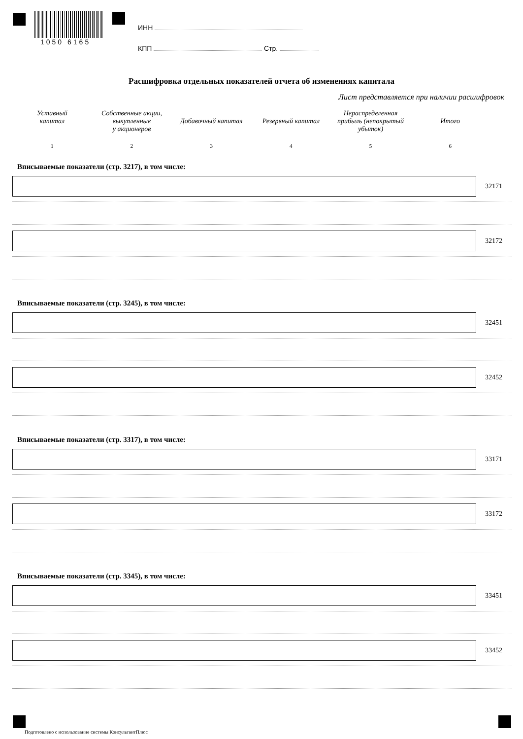1050 6165
ИНН
КПП Стр.
Расшифровка отдельных показателей отчета об изменениях капитала
Лист представляется при наличии расшифровок
Уставный
капитал
Собственные акции,
выкупленные
у акционеров
Добавочный капитал
Резервный капитал Нераспределенная
прибыль (непокрытый
убыток)
Итого
1 2 3 4 5 6
Вписываемые показатели (стр. 3217), в том числе:
32171
32172
Вписываемые показатели (стр. 3245), в том числе:
32451
32452
Вписываемые показатели (стр. 3317), в том числе:
33171
33172
Вписываемые показатели (стр. 3345), в том числе:
33451
33452
Подготовлено с использование системы КонсультантПлюс